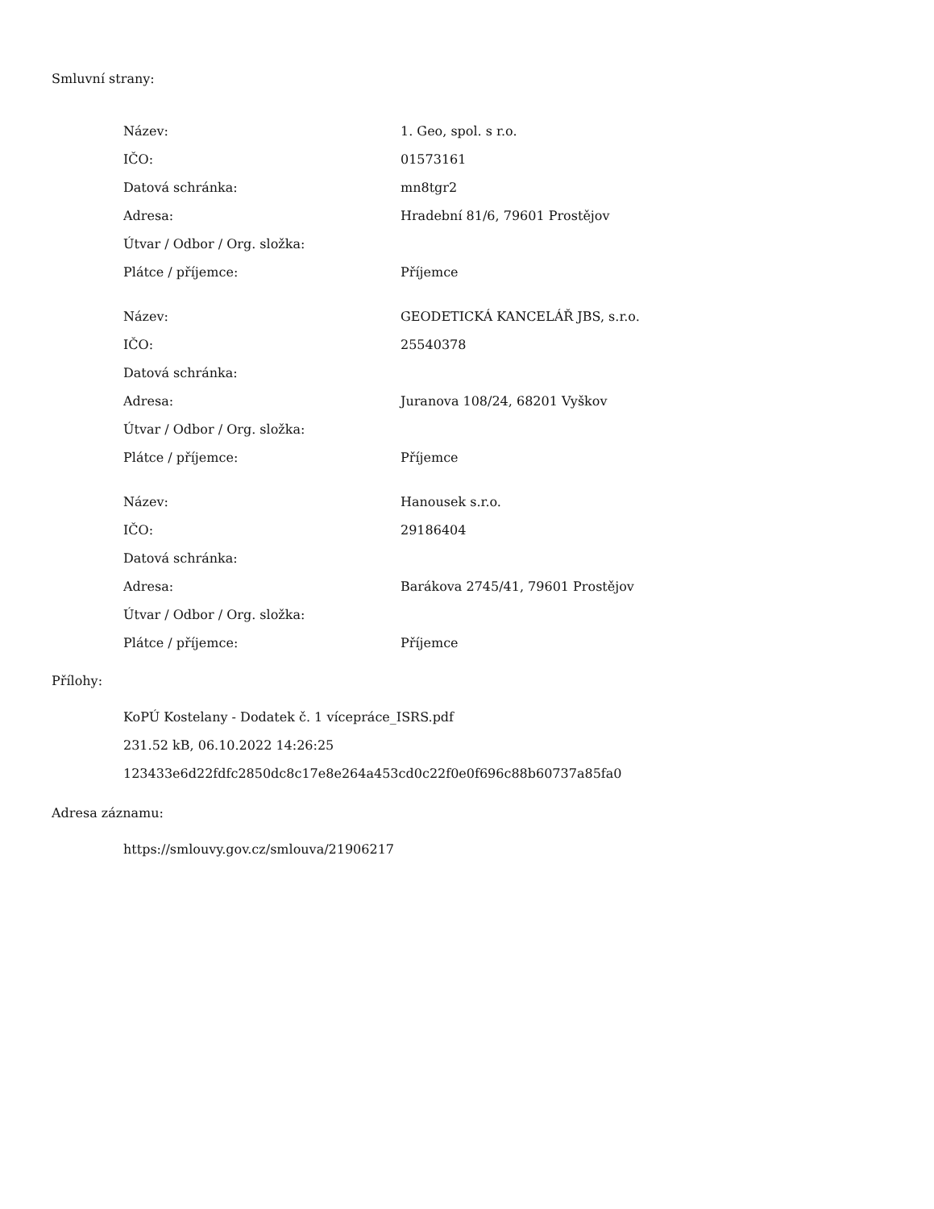Smluvní strany:
| Název: | 1. Geo, spol. s r.o. |
| IČO: | 01573161 |
| Datová schránka: | mn8tgr2 |
| Adresa: | Hradební 81/6, 79601 Prostějov |
| Útvar / Odbor / Org. složka: | |
| Plátce / příjemce: | Příjemce |
| Název: | GEODETICKÁ KANCELÁŘ JBS, s.r.o. |
| IČO: | 25540378 |
| Datová schránka: | |
| Adresa: | Juranova 108/24, 68201 Vyškov |
| Útvar / Odbor / Org. složka: | |
| Plátce / příjemce: | Příjemce |
| Název: | Hanousek s.r.o. |
| IČO: | 29186404 |
| Datová schránka: | |
| Adresa: | Barákova 2745/41, 79601 Prostějov |
| Útvar / Odbor / Org. složka: | |
| Plátce / příjemce: | Příjemce |
Přílohy:
KoPÚ Kostelany - Dodatek č. 1 vícepráce_ISRS.pdf
231.52 kB, 06.10.2022 14:26:25
123433e6d22fdfc2850dc8c17e8e264a453cd0c22f0e0f696c88b60737a85fa0
Adresa záznamu:
https://smlouvy.gov.cz/smlouva/21906217